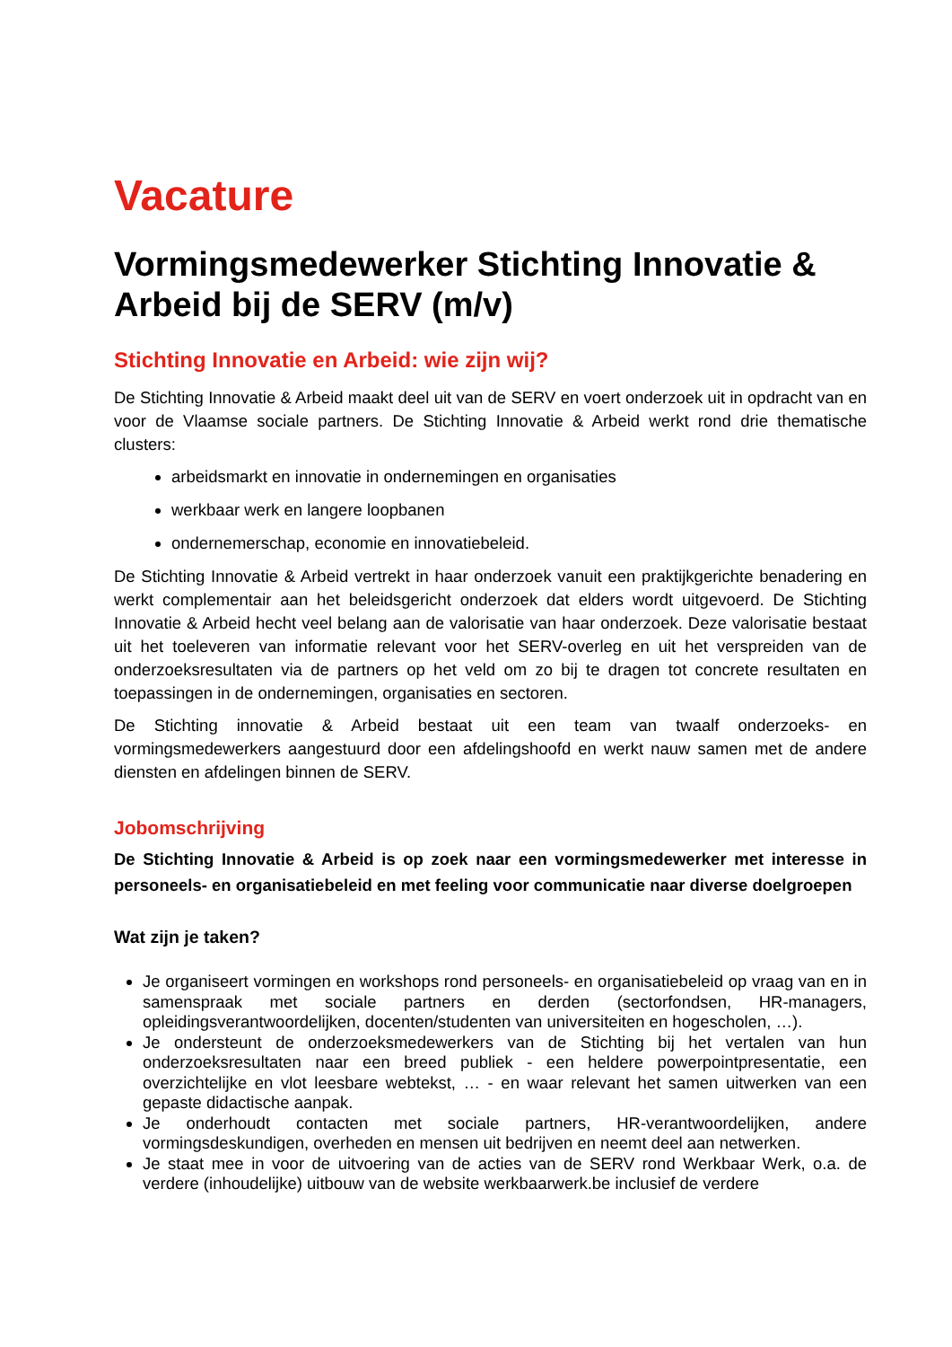Vacature
Vormingsmedewerker Stichting Innovatie & Arbeid bij de SERV (m/v)
Stichting Innovatie en Arbeid: wie zijn wij?
De Stichting Innovatie & Arbeid maakt deel uit van de SERV en voert onderzoek uit in opdracht van en voor de Vlaamse sociale partners. De Stichting Innovatie & Arbeid werkt rond drie thematische clusters:
arbeidsmarkt en innovatie in ondernemingen en organisaties
werkbaar werk en langere loopbanen
ondernemerschap, economie en innovatiebeleid.
De Stichting Innovatie & Arbeid vertrekt in haar onderzoek vanuit een praktijkgerichte benadering en werkt complementair aan het beleidsgericht onderzoek dat elders wordt uitgevoerd. De Stichting Innovatie & Arbeid hecht veel belang aan de valorisatie van haar onderzoek. Deze valorisatie bestaat uit het toeleveren van informatie relevant voor het SERV-overleg en uit het verspreiden van de onderzoeksresultaten via de partners op het veld om zo bij te dragen tot concrete resultaten en toepassingen in de ondernemingen, organisaties en sectoren.
De Stichting innovatie & Arbeid bestaat uit een team van twaalf onderzoeks- en vormingsmedewerkers aangestuurd door een afdelingshoofd en werkt nauw samen met de andere diensten en afdelingen binnen de SERV.
Jobomschrijving
De Stichting Innovatie & Arbeid is op zoek naar een vormingsmedewerker met interesse in personeels- en organisatiebeleid en met feeling voor communicatie naar diverse doelgroepen
Wat zijn je taken?
Je organiseert vormingen en workshops rond personeels- en organisatiebeleid op vraag van en in samenspraak met sociale partners en derden (sectorfondsen, HR-managers, opleidingsverantwoordelijken, docenten/studenten van universiteiten en hogescholen, …).
Je ondersteunt de onderzoeksmedewerkers van de Stichting bij het vertalen van hun onderzoeksresultaten naar een breed publiek - een heldere powerpointpresentatie, een overzichtelijke en vlot leesbare webtekst, … - en waar relevant het samen uitwerken van een gepaste didactische aanpak.
Je onderhoudt contacten met sociale partners, HR-verantwoordelijken, andere vormingsdeskundigen, overheden en mensen uit bedrijven en neemt deel aan netwerken.
Je staat mee in voor de uitvoering van de acties van de SERV rond Werkbaar Werk, o.a. de verdere (inhoudelijke) uitbouw van de website werkbaarwerk.be inclusief de verdere